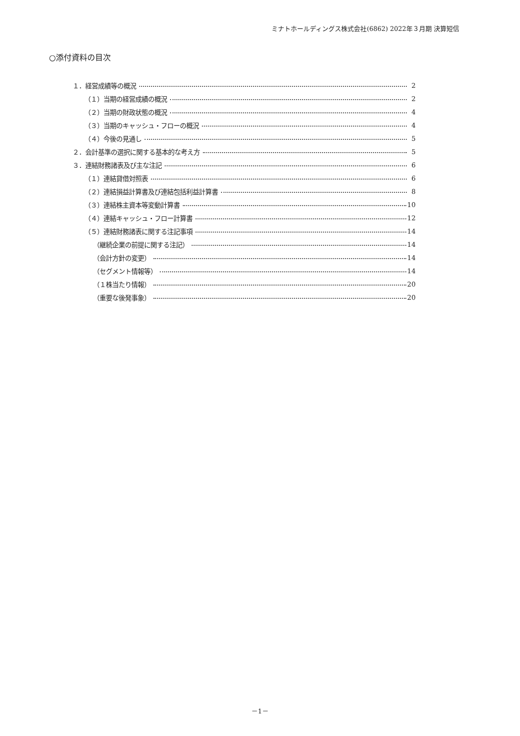ミナトホールディングス株式会社(6862) 2022年３月期 決算短信
○添付資料の目次
１．経営成績等の概況 2
（１）当期の経営成績の概況 2
（２）当期の財政状態の概況 4
（３）当期のキャッシュ・フローの概況 4
（４）今後の見通し 5
２．会計基準の選択に関する基本的な考え方 5
３．連結財務諸表及び主な注記 6
（１）連結貸借対照表 6
（２）連結損益計算書及び連結包括利益計算書 8
（３）連結株主資本等変動計算書 10
（４）連結キャッシュ・フロー計算書 12
（５）連結財務諸表に関する注記事項 14
（継続企業の前提に関する注記） 14
（会計方針の変更） 14
（セグメント情報等） 14
（１株当たり情報） 20
（重要な後発事象） 20
－1－